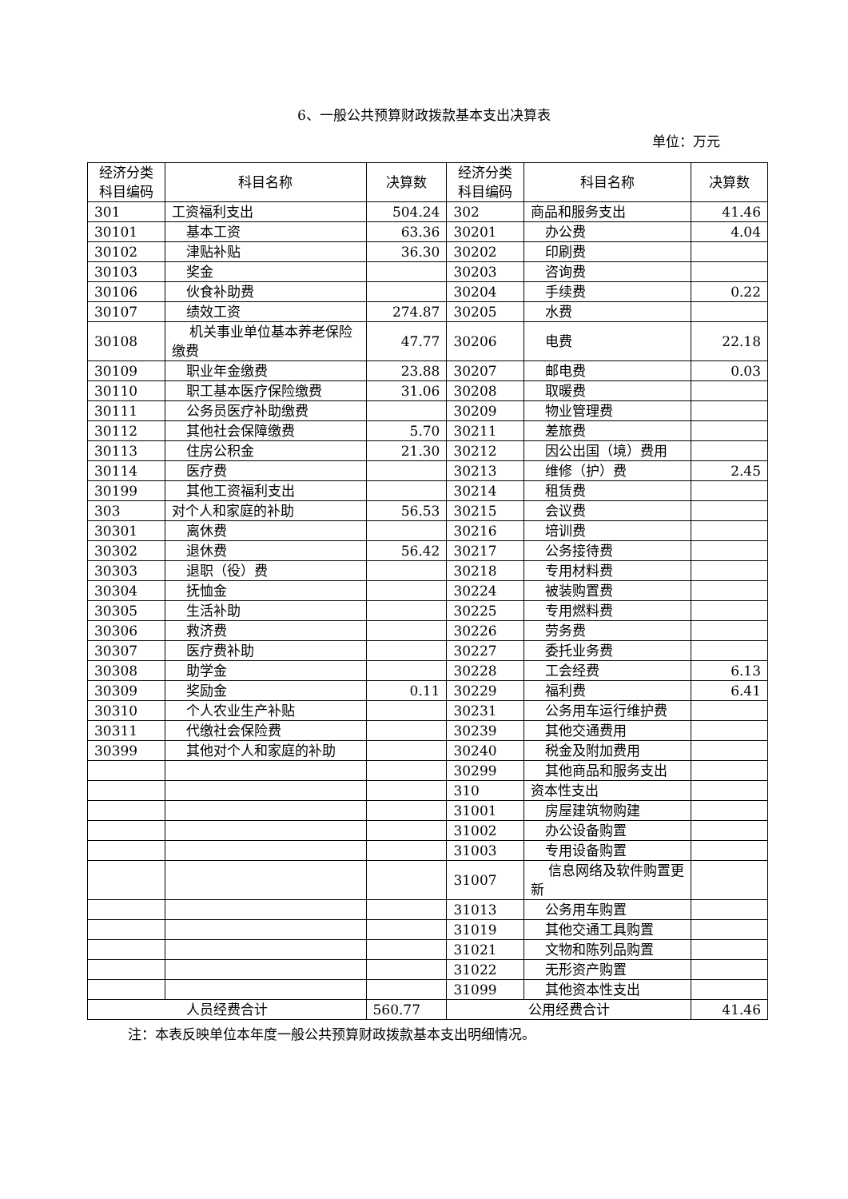6、一般公共预算财政拨款基本支出决算表
单位：万元
| 经济分类 科目编码 | 科目名称 | 决算数 | 经济分类 科目编码 | 科目名称 | 决算数 |
| --- | --- | --- | --- | --- | --- |
| 301 | 工资福利支出 | 504.24 | 302 | 商品和服务支出 | 41.46 |
| 30101 | 基本工资 | 63.36 | 30201 | 办公费 | 4.04 |
| 30102 | 津贴补贴 | 36.30 | 30202 | 印刷费 | |
| 30103 | 奖金 | | 30203 | 咨询费 | |
| 30106 | 伙食补助费 | | 30204 | 手续费 | 0.22 |
| 30107 | 绩效工资 | 274.87 | 30205 | 水费 | |
| 30108 | 机关事业单位基本养老保险缴费 | 47.77 | 30206 | 电费 | 22.18 |
| 30109 | 职业年金缴费 | 23.88 | 30207 | 邮电费 | 0.03 |
| 30110 | 职工基本医疗保险缴费 | 31.06 | 30208 | 取暖费 | |
| 30111 | 公务员医疗补助缴费 | | 30209 | 物业管理费 | |
| 30112 | 其他社会保障缴费 | 5.70 | 30211 | 差旅费 | |
| 30113 | 住房公积金 | 21.30 | 30212 | 因公出国（境）费用 | |
| 30114 | 医疗费 | | 30213 | 维修（护）费 | 2.45 |
| 30199 | 其他工资福利支出 | | 30214 | 租赁费 | |
| 303 | 对个人和家庭的补助 | 56.53 | 30215 | 会议费 | |
| 30301 | 离休费 | | 30216 | 培训费 | |
| 30302 | 退休费 | 56.42 | 30217 | 公务接待费 | |
| 30303 | 退职（役）费 | | 30218 | 专用材料费 | |
| 30304 | 抚恤金 | | 30224 | 被装购置费 | |
| 30305 | 生活补助 | | 30225 | 专用燃料费 | |
| 30306 | 救济费 | | 30226 | 劳务费 | |
| 30307 | 医疗费补助 | | 30227 | 委托业务费 | |
| 30308 | 助学金 | | 30228 | 工会经费 | 6.13 |
| 30309 | 奖励金 | 0.11 | 30229 | 福利费 | 6.41 |
| 30310 | 个人农业生产补贴 | | 30231 | 公务用车运行维护费 | |
| 30311 | 代缴社会保险费 | | 30239 | 其他交通费用 | |
| 30399 | 其他对个人和家庭的补助 | | 30240 | 税金及附加费用 | |
| | | | 30299 | 其他商品和服务支出 | |
| | | | 310 | 资本性支出 | |
| | | | 31001 | 房屋建筑物购建 | |
| | | | 31002 | 办公设备购置 | |
| | | | 31003 | 专用设备购置 | |
| | | | 31007 | 信息网络及软件购置更新 | |
| | | | 31013 | 公务用车购置 | |
| | | | 31019 | 其他交通工具购置 | |
| | | | 31021 | 文物和陈列品购置 | |
| | | | 31022 | 无形资产购置 | |
| | | | 31099 | 其他资本性支出 | |
| 人员经费合计 | | 560.77 | 公用经费合计 | | 41.46 |
注：本表反映单位本年度一般公共预算财政拨款基本支出明细情况。